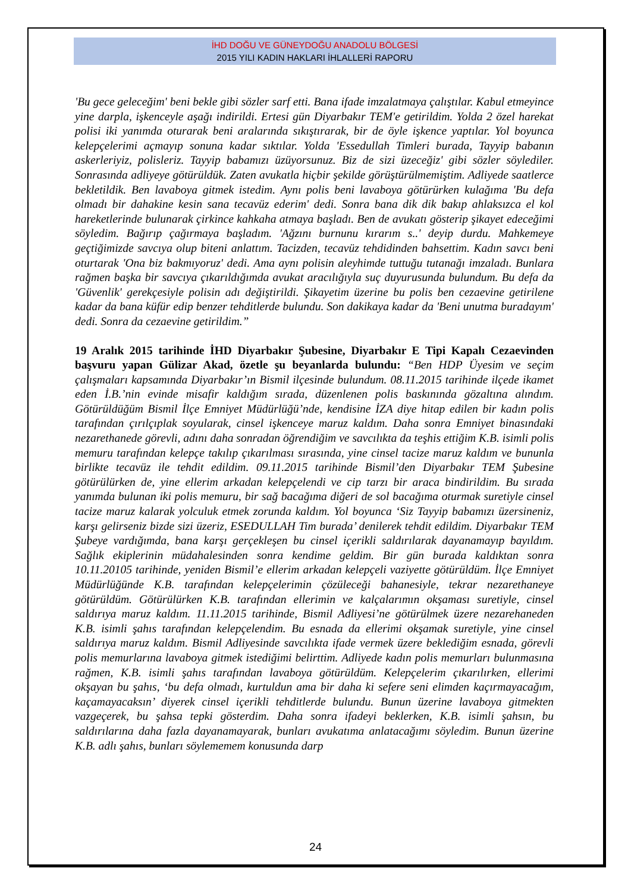İHD DOĞU VE GÜNEYDOĞU ANADOLU BÖLGESİ
2015 YILI KADIN HAKLARI İHLALLERİ RAPORU
'Bu gece geleceğim' beni bekle gibi sözler sarf etti. Bana ifade imzalatmaya çalıştılar. Kabul etmeyince yine darpla, işkenceyle aşağı indirildi. Ertesi gün Diyarbakır TEM'e getirildim. Yolda 2 özel harekat polisi iki yanımda oturarak beni aralarında sıkıştırarak, bir de öyle işkence yaptılar. Yol boyunca kelepçelerimi açmayıp sonuna kadar sıktılar. Yolda 'Essedullah Timleri burada, Tayyip babanın askerleriyiz, polisleriz. Tayyip babamızı üzüyorsunuz. Biz de sizi üzeceğiz' gibi sözler söylediler. Sonrasında adliyeye götürüldük. Zaten avukatla hiçbir şekilde görüştürülmemiştim. Adliyede saatlerce bekletildik. Ben lavaboya gitmek istedim. Aynı polis beni lavaboya götürürken kulağıma 'Bu defa olmadı bir dahakine kesin sana tecavüz ederim' dedi. Sonra bana dik dik bakıp ahlaksızca el kol hareketlerinde bulunarak çirkince kahkaha atmaya başladı. Ben de avukatı gösterip şikayet edeceğimi söyledim. Bağırıp çağırmaya başladım. 'Ağzını burnunu kırarım s..' deyip durdu. Mahkemeye geçtiğimizde savcıya olup biteni anlattım. Tacizden, tecavüz tehdidinden bahsettim. Kadın savcı beni oturtarak 'Ona biz bakmıyoruz' dedi. Ama aynı polisin aleyhimde tuttuğu tutanağı imzaladı. Bunlara rağmen başka bir savcıya çıkarıldığımda avukat aracılığıyla suç duyurusunda bulundum. Bu defa da 'Güvenlik' gerekçesiyle polisin adı değiştirildi. Şikayetim üzerine bu polis ben cezaevine getirilene kadar da bana küfür edip benzer tehditlerde bulundu. Son dakikaya kadar da 'Beni unutma buradayım' dedi. Sonra da cezaevine getirildim.”
19 Aralık 2015 tarihinde İHD Diyarbakır Şubesine, Diyarbakır E Tipi Kapalı Cezaevinden başvuru yapan Gülizar Akad, özetle şu beyanlarda bulundu: “Ben HDP Üyesim ve seçim çalışmaları kapsamında Diyarbakır’ın Bismil ilçesinde bulundum. 08.11.2015 tarihinde ilçede ikamet eden İ.B.’nin evinde misafir kaldığım sırada, düzenlenen polis baskınında gözaltına alındım. Götürüldüğüm Bismil İlçe Emniyet Müdürlüğü’nde, kendisine İZA diye hitap edilen bir kadın polis tarafından çırılçıplak soyularak, cinsel işkenceye maruz kaldım. Daha sonra Emniyet binasındaki nezarethanede görevli, adını daha sonradan öğrendiğim ve savcılıkta da teşhis ettiğim K.B. isimli polis memuru tarafından kelepçe takılıp çıkarılması sırasında, yine cinsel tacize maruz kaldım ve bununla birlikte tecavüz ile tehdit edildim. 09.11.2015 tarihinde Bismil’den Diyarbakır TEM Şubesine götürülürken de, yine ellerim arkadan kelepçelendi ve cip tarzı bir araca bindirildim. Bu sırada yanımda bulunan iki polis memuru, bir sağ bacağıma diğeri de sol bacağıma oturmak suretiyle cinsel tacize maruz kalarak yolculuk etmek zorunda kaldım. Yol boyunca ‘Siz Tayyip babamızı üzersineniz, karşı gelirseniz bizde sizi üzeriz, ESEDULLAH Tim burada’ denilerek tehdit edildim. Diyarbakır TEM Şubeye vardığımda, bana karşı gerçekleşen bu cinsel içerikli saldırılarak dayanamayıp bayıldım. Sağlık ekiplerinin müdahalesinden sonra kendime geldim. Bir gün burada kaldıktan sonra 10.11.20105 tarihinde, yeniden Bismil’e ellerim arkadan kelepçeli vaziyette götürüldüm. İlçe Emniyet Müdürlüğünde K.B. tarafından kelepçelerimin çözüleceği bahanesiyle, tekrar nezarethaneye götürüldüm. Götürülürken K.B. tarafından ellerimin ve kalçalarımın okşaması suretiyle, cinsel saldırıya maruz kaldım. 11.11.2015 tarihinde, Bismil Adliyesi’ne götürülmek üzere nezarehaneden K.B. isimli şahıs tarafından kelepçelendim. Bu esnada da ellerimi okşamak suretiyle, yine cinsel saldırıya maruz kaldım. Bismil Adliyesinde savcılıkta ifade vermek üzere beklediğim esnada, görevli polis memurlarına lavaboya gitmek istediğimi belirttim. Adliyede kadın polis memurları bulunmasına rağmen, K.B. isimli şahıs tarafından lavaboya götürüldüm. Kelepçelerim çıkarılırken, ellerimi okşayan bu şahıs, ‘bu defa olmadı, kurtuldun ama bir daha ki sefere seni elimden kaçırmayacağım, kaçamayacaksın’ diyerek cinsel içerikli tehditlerde bulundu. Bunun üzerine lavaboya gitmekten vazgeçerek, bu şahsa tepki gösterdim. Daha sonra ifadeyi beklerken, K.B. isimli şahsın, bu saldırılarına daha fazla dayanamayarak, bunları avukatıma anlatacağımı söyledim. Bunun üzerine K.B. adlı şahıs, bunları söylememem konusunda darp
24